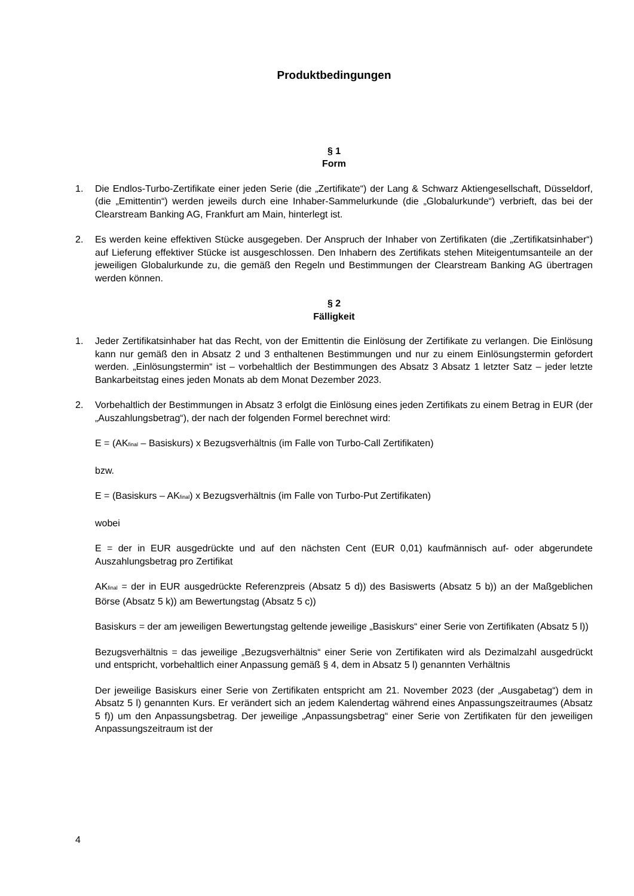Produktbedingungen
§ 1
Form
1. Die Endlos-Turbo-Zertifikate einer jeden Serie (die „Zertifikate“) der Lang & Schwarz Aktiengesellschaft, Düsseldorf, (die „Emittentin“) werden jeweils durch eine Inhaber-Sammelurkunde (die „Globalurkunde“) verbrieft, das bei der Clearstream Banking AG, Frankfurt am Main, hinterlegt ist.
2. Es werden keine effektiven Stücke ausgegeben. Der Anspruch der Inhaber von Zertifikaten (die „Zertifikatsinhaber“) auf Lieferung effektiver Stücke ist ausgeschlossen. Den Inhabern des Zertifikats stehen Miteigentumsanteile an der jeweiligen Globalurkunde zu, die gemäß den Regeln und Bestimmungen der Clearstream Banking AG übertragen werden können.
§ 2
Fälligkeit
1. Jeder Zertifikatsinhaber hat das Recht, von der Emittentin die Einlösung der Zertifikate zu verlangen. Die Einlösung kann nur gemäß den in Absatz 2 und 3 enthaltenen Bestimmungen und nur zu einem Einlösungstermin gefordert werden. „Einlösungstermin“ ist – vorbehaltlich der Bestimmungen des Absatz 3 Absatz 1 letzter Satz – jeder letzte Bankarbeitstag eines jeden Monats ab dem Monat Dezember 2023.
2. Vorbehaltlich der Bestimmungen in Absatz 3 erfolgt die Einlösung eines jeden Zertifikats zu einem Betrag in EUR (der „Auszahlungsbetrag“), der nach der folgenden Formel berechnet wird:
E = (AK<sub>final</sub> – Basiskurs) x Bezugsverhältnis (im Falle von Turbo-Call Zertifikaten)
bzw.
E = (Basiskurs – AK<sub>final</sub>) x Bezugsverhältnis (im Falle von Turbo-Put Zertifikaten)
wobei
E = der in EUR ausgedrückte und auf den nächsten Cent (EUR 0,01) kaufmännisch auf- oder abgerundete Auszahlungsbetrag pro Zertifikat
AK<sub>final</sub> = der in EUR ausgedrückte Referenzpreis (Absatz 5 d)) des Basiswerts (Absatz 5 b)) an der Maßgeblichen Börse (Absatz 5 k)) am Bewertungstag (Absatz 5 c))
Basiskurs = der am jeweiligen Bewertungstag geltende jeweilige „Basiskurs“ einer Serie von Zertifikaten (Absatz 5 l))
Bezugsverhältnis = das jeweilige „Bezugsverhältnis“ einer Serie von Zertifikaten wird als Dezimalzahl ausgedrückt und entspricht, vorbehaltlich einer Anpassung gemäß § 4, dem in Absatz 5 l) genannten Verhältnis
Der jeweilige Basiskurs einer Serie von Zertifikaten entspricht am 21. November 2023 (der „Ausgabetag“) dem in Absatz 5 l) genannten Kurs. Er verändert sich an jedem Kalendertag während eines Anpassungszeitraumes (Absatz 5 f)) um den Anpassungsbetrag. Der jeweilige „Anpassungsbetrag“ einer Serie von Zertifikaten für den jeweiligen Anpassungszeitraum ist der
4